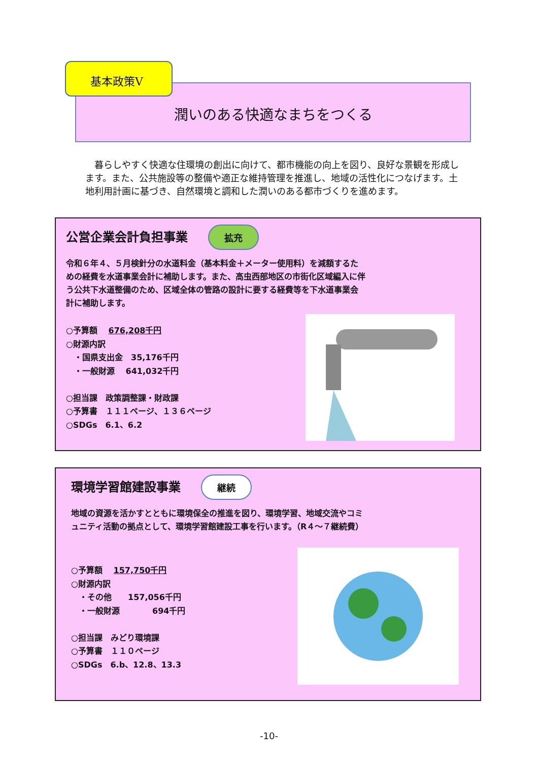潤いのある快適なまちをつくる
基本政策Ⅴ
　暮らしやすく快適な住環境の創出に向けて、都市機能の向上を図り、良好な景観を形成します。また、公共施設等の整備や適正な維持管理を推進し、地域の活性化につなげます。土地利用計画に基づき、自然環境と調和した潤いのある都市づくりを進めます。
公営企業会計負担事業
拡充
令和６年４、５月検針分の水道料金（基本料金＋メーター使用料）を減額するための経費を水道事業会計に補助します。また、高虫西部地区の市街化区域編入に伴う公共下水道整備のため、区域全体の管路の設計に要する経費等を下水道事業会計に補助します。
○予算額　 676,208千円
○財源内訳
　・国県支出金　35,176千円
　・一般財源　 641,032千円
○担当課　政策調整課・財政課
○予算書　１１１ページ、１３６ページ
○SDGs　6.1、6.2
環境学習館建設事業
継続
地域の資源を活かすとともに環境保全の推進を図り、環境学習、地域交流やコミュニティ活動の拠点として、環境学習館建設工事を行います。（R４～７継続費）
○予算額　 157,750千円
○財源内訳
　・その他　　157,056千円
　・一般財源　　　　694千円
○担当課　みどり環境課
○予算書　１１０ページ
○SDGs　6.b、12.8、13.3
-10-